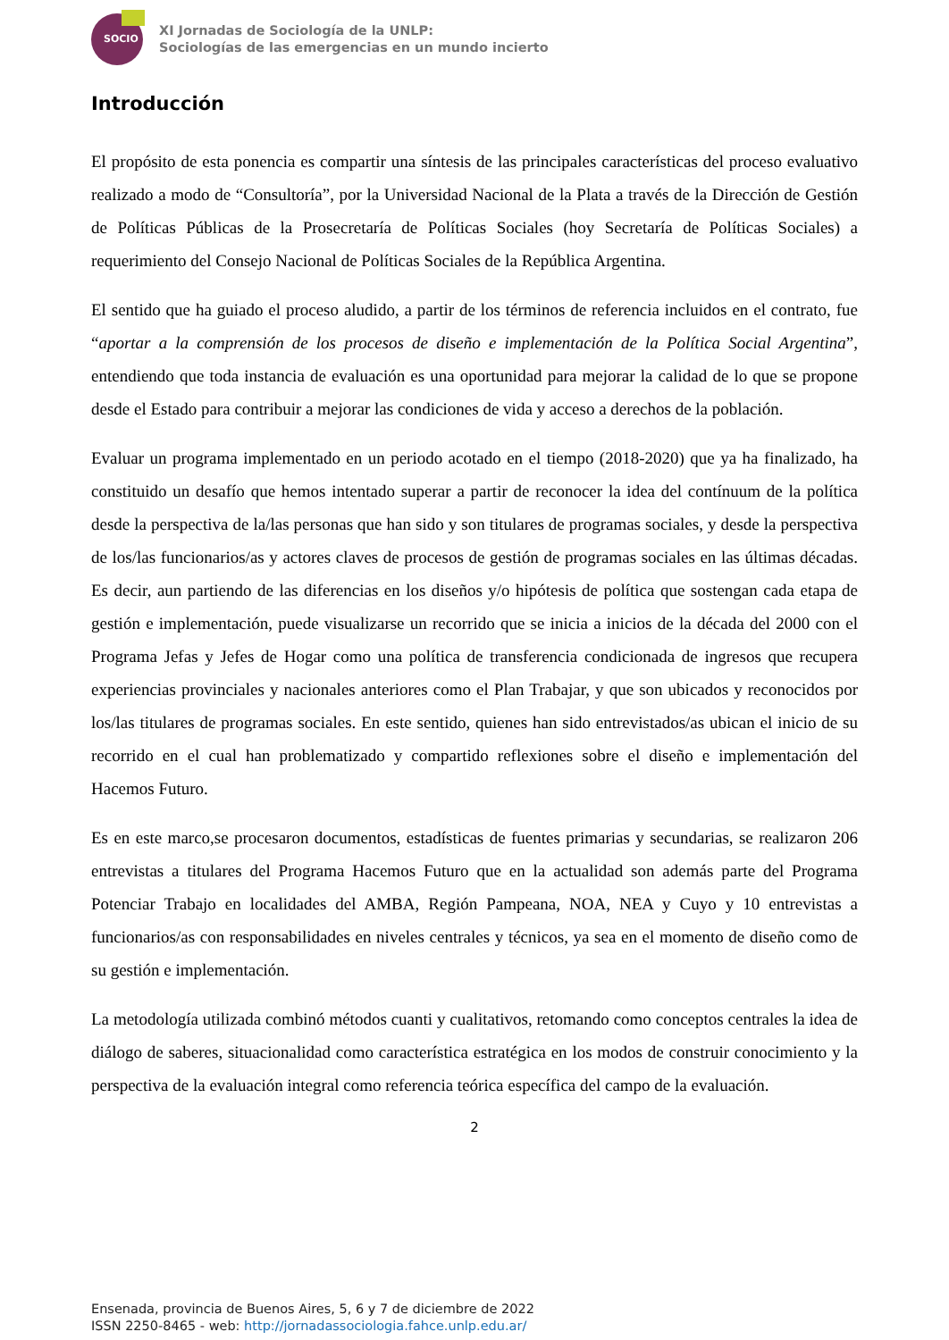SOCIO
XI Jornadas de Sociología de la UNLP:
Sociologías de las emergencias en un mundo incierto
Introducción
El propósito de esta ponencia es compartir una síntesis de las principales características del proceso evaluativo realizado a modo de “Consultoría”, por la Universidad Nacional de la Plata a través de la Dirección de Gestión de Políticas Públicas de la Prosecretaría de Políticas Sociales (hoy Secretaría de Políticas Sociales) a requerimiento del Consejo Nacional de Políticas Sociales de la República Argentina.
El sentido que ha guiado el proceso aludido, a partir de los términos de referencia incluidos en el contrato, fue “aportar a la comprensión de los procesos de diseño e implementación de la Política Social Argentina”, entendiendo que toda instancia de evaluación es una oportunidad para mejorar la calidad de lo que se propone desde el Estado para contribuir a mejorar las condiciones de vida y acceso a derechos de la población.
Evaluar un programa implementado en un periodo acotado en el tiempo (2018-2020) que ya ha finalizado, ha constituido un desafío que hemos intentado superar a partir de reconocer la idea del contínuum de la política desde la perspectiva de la/las personas que han sido y son titulares de programas sociales, y desde la perspectiva de los/las funcionarios/as y actores claves de procesos de gestión de programas sociales en las últimas décadas. Es decir, aun partiendo de las diferencias en los diseños y/o hipótesis de política que sostengan cada etapa de gestión e implementación, puede visualizarse un recorrido que se inicia a inicios de la década del 2000 con el Programa Jefas y Jefes de Hogar como una política de transferencia condicionada de ingresos que recupera experiencias provinciales y nacionales anteriores como el Plan Trabajar, y que son ubicados y reconocidos por los/las titulares de programas sociales. En este sentido, quienes han sido entrevistados/as ubican el inicio de su recorrido en el cual han problematizado y compartido reflexiones sobre el diseño e implementación del Hacemos Futuro.
Es en este marco,se procesaron documentos, estadísticas de fuentes primarias y secundarias, se realizaron 206 entrevistas a titulares del Programa Hacemos Futuro que en la actualidad son además parte del Programa Potenciar Trabajo en localidades del AMBA, Región Pampeana, NOA, NEA y Cuyo y 10 entrevistas a funcionarios/as con responsabilidades en niveles centrales y técnicos, ya sea en el momento de diseño como de su gestión e implementación.
La metodología utilizada combinó métodos cuanti y cualitativos, retomando como conceptos centrales la idea de diálogo de saberes, situacionalidad como característica estratégica en los modos de construir conocimiento y la perspectiva de la evaluación integral como referencia teórica específica del campo de la evaluación.
2
Ensenada, provincia de Buenos Aires, 5, 6 y 7 de diciembre de 2022
ISSN 2250-8465 - web: http://jornadassociologia.fahce.unlp.edu.ar/